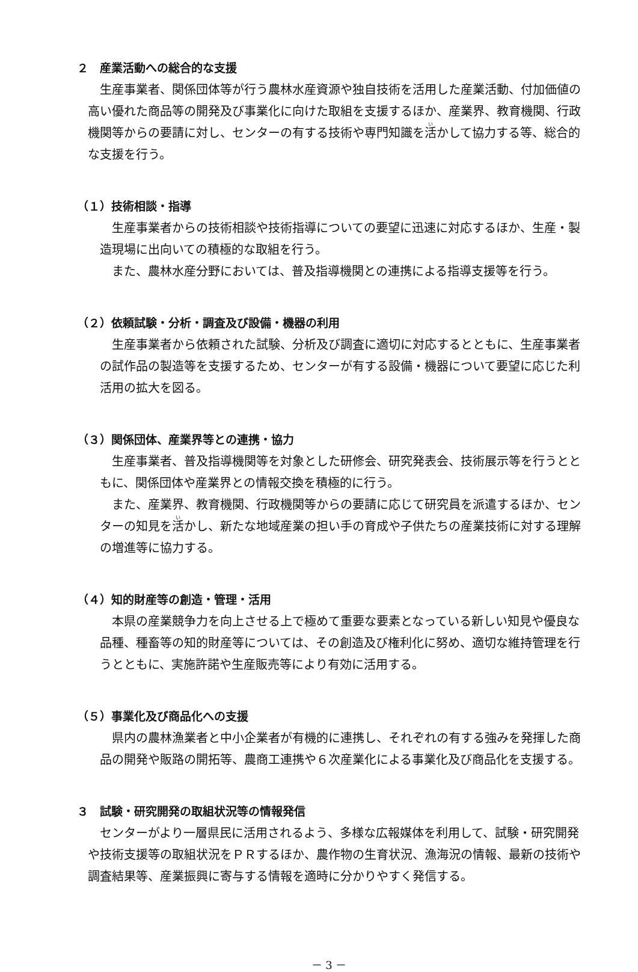２　産業活動への総合的な支援
生産事業者、関係団体等が行う農林水産資源や独自技術を活用した産業活動、付加価値の高い優れた商品等の開発及び事業化に向けた取組を支援するほか、産業界、教育機関、行政機関等からの要請に対し、センターの有する技術や専門知識を活かして協力する等、総合的な支援を行う。
（１）技術相談・指導
生産事業者からの技術相談や技術指導についての要望に迅速に対応するほか、生産・製造現場に出向いての積極的な取組を行う。
また、農林水産分野においては、普及指導機関との連携による指導支援等を行う。
（２）依頼試験・分析・調査及び設備・機器の利用
生産事業者から依頼された試験、分析及び調査に適切に対応するとともに、生産事業者の試作品の製造等を支援するため、センターが有する設備・機器について要望に応じた利活用の拡大を図る。
（３）関係団体、産業界等との連携・協力
生産事業者、普及指導機関等を対象とした研修会、研究発表会、技術展示等を行うとともに、関係団体や産業界との情報交換を積極的に行う。
また、産業界、教育機関、行政機関等からの要請に応じて研究員を派遣するほか、センターの知見を活かし、新たな地域産業の担い手の育成や子供たちの産業技術に対する理解の増進等に協力する。
（４）知的財産等の創造・管理・活用
本県の産業競争力を向上させる上で極めて重要な要素となっている新しい知見や優良な品種、種畜等の知的財産等については、その創造及び権利化に努め、適切な維持管理を行うとともに、実施許諾や生産販売等により有効に活用する。
（５）事業化及び商品化への支援
県内の農林漁業者と中小企業者が有機的に連携し、それぞれの有する強みを発揮した商品の開発や販路の開拓等、農商工連携や６次産業化による事業化及び商品化を支援する。
３　試験・研究開発の取組状況等の情報発信
センターがより一層県民に活用されるよう、多様な広報媒体を利用して、試験・研究開発や技術支援等の取組状況をＰＲするほか、農作物の生育状況、漁海況の情報、最新の技術や調査結果等、産業振興に寄与する情報を適時に分かりやすく発信する。
－ 3 －